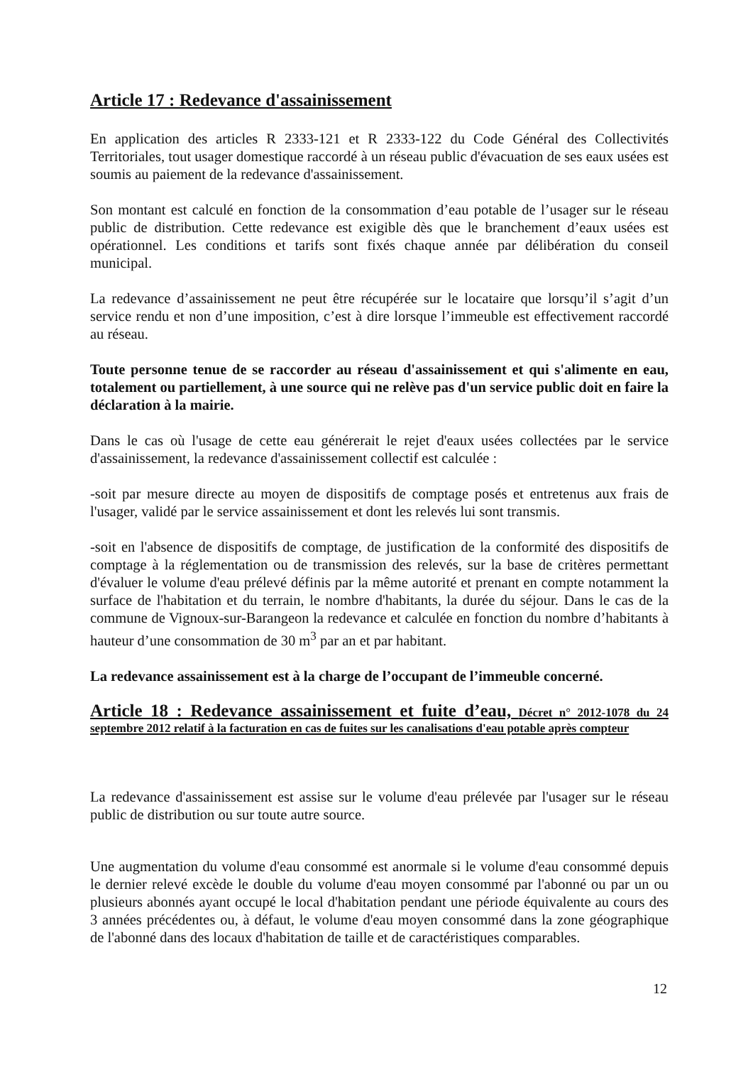Article 17 : Redevance d'assainissement
En application des articles R 2333-121 et R 2333-122 du Code Général des Collectivités Territoriales, tout usager domestique raccordé à un réseau public d'évacuation de ses eaux usées est soumis au paiement de la redevance d'assainissement.
Son montant est calculé en fonction de la consommation d’eau potable de l’usager sur le réseau public de distribution. Cette redevance est exigible dès que le branchement d’eaux usées est opérationnel. Les conditions et tarifs sont fixés chaque année par délibération du conseil municipal.
La redevance d’assainissement ne peut être récupérée sur le locataire que lorsqu’il s’agit d’un service rendu et non d’une imposition, c’est à dire lorsque l’immeuble est effectivement raccordé au réseau.
Toute personne tenue de se raccorder au réseau d'assainissement et qui s'alimente en eau, totalement ou partiellement, à une source qui ne relève pas d'un service public doit en faire la déclaration à la mairie.
Dans le cas où l'usage de cette eau générerait le rejet d'eaux usées collectées par le service d'assainissement, la redevance d'assainissement collectif est calculée :
-soit par mesure directe au moyen de dispositifs de comptage posés et entretenus aux frais de l'usager, validé par le service assainissement et dont les relevés lui sont transmis.
-soit en l'absence de dispositifs de comptage, de justification de la conformité des dispositifs de comptage à la réglementation ou de transmission des relevés, sur la base de critères permettant d'évaluer le volume d'eau prélevé définis par la même autorité et prenant en compte notamment la surface de l'habitation et du terrain, le nombre d'habitants, la durée du séjour. Dans le cas de la commune de Vignoux-sur-Barangeon la redevance et calculée en fonction du nombre d’habitants à hauteur d’une consommation de 30 m<sup>3</sup> par an et par habitant.
La redevance assainissement est à la charge de l’occupant de l’immeuble concerné.
Article 18 : Redevance assainissement et fuite d’eau, Décret n° 2012-1078 du 24 septembre 2012 relatif à la facturation en cas de fuites sur les canalisations d'eau potable après compteur
La redevance d'assainissement est assise sur le volume d'eau prélevée par l'usager sur le réseau public de distribution ou sur toute autre source.
Une augmentation du volume d'eau consommé est anormale si le volume d'eau consommé depuis le dernier relevé excède le double du volume d'eau moyen consommé par l'abonné ou par un ou plusieurs abonnés ayant occupé le local d'habitation pendant une période équivalente au cours des 3 années précédentes ou, à défaut, le volume d'eau moyen consommé dans la zone géographique de l'abonné dans des locaux d'habitation de taille et de caractéristiques comparables.
12